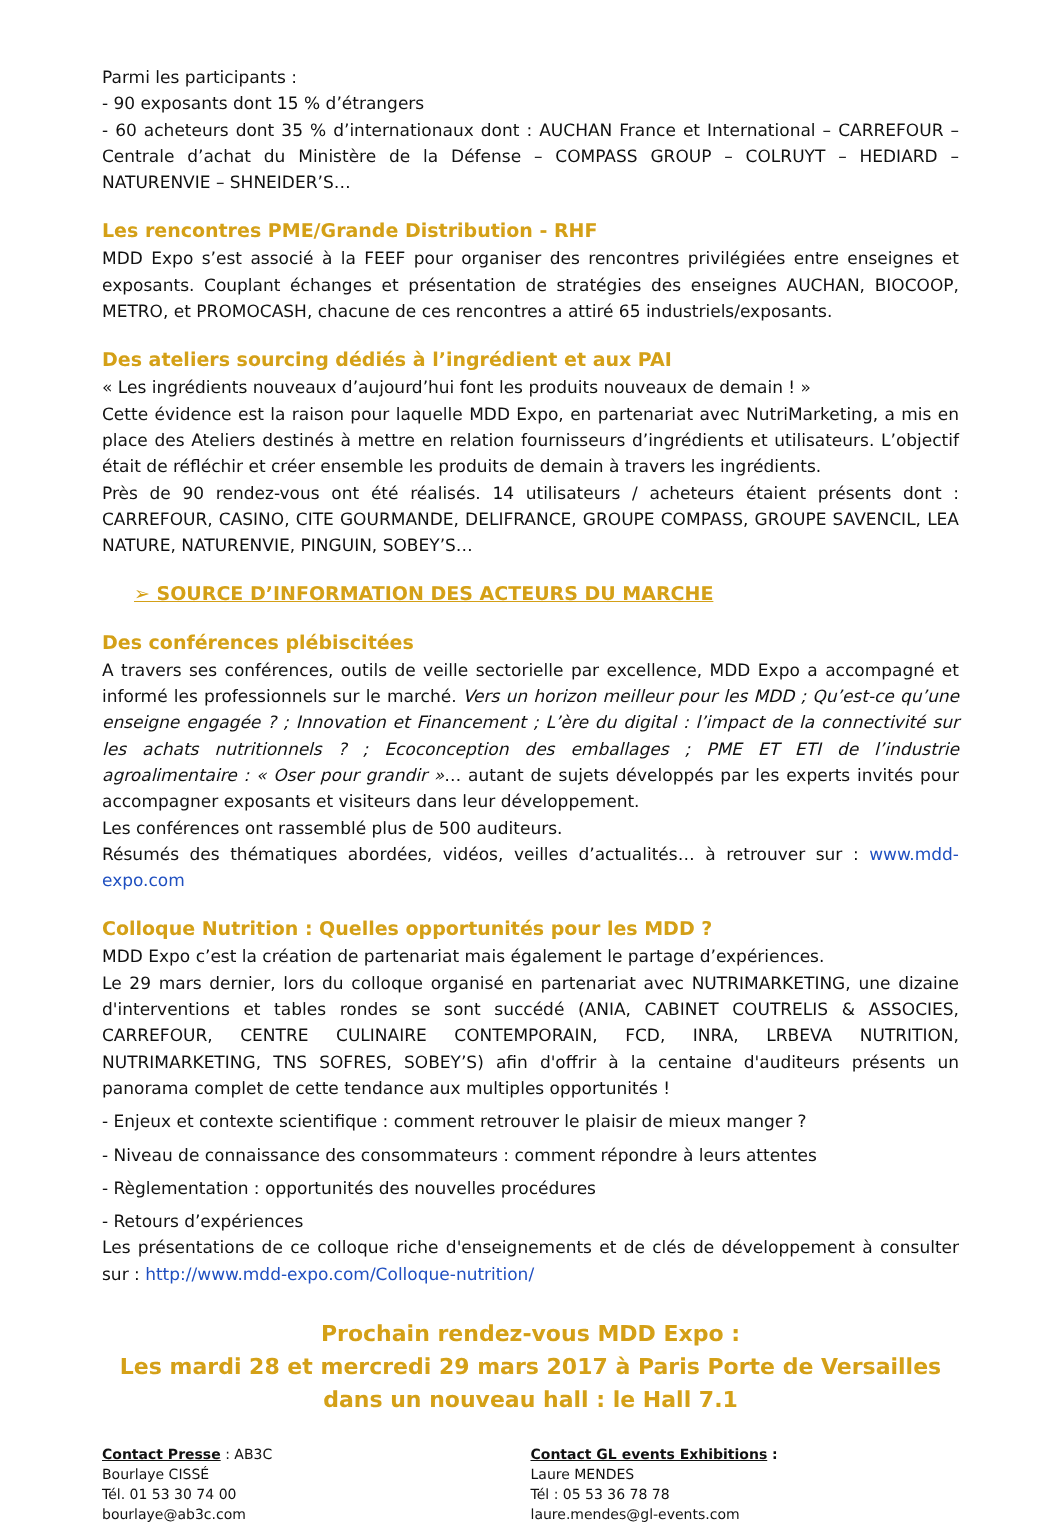Parmi les participants :
- 90 exposants dont 15 % d’étrangers
- 60 acheteurs dont 35 % d’internationaux dont : AUCHAN France et International – CARREFOUR – Centrale d’achat du Ministère de la Défense – COMPASS GROUP – COLRUYT – HEDIARD – NATURENVIE – SHNEIDER’S…
Les rencontres PME/Grande Distribution - RHF
MDD Expo s’est associé à la FEEF pour organiser des rencontres privilégiées entre enseignes et exposants. Couplant échanges et présentation de stratégies des enseignes AUCHAN, BIOCOOP, METRO, et PROMOCASH, chacune de ces rencontres a attiré 65 industriels/exposants.
Des ateliers sourcing dédiés à l’ingrédient et aux PAI
« Les ingrédients nouveaux d’aujourd’hui font les produits nouveaux de demain ! »
Cette évidence est la raison pour laquelle MDD Expo, en partenariat avec NutriMarketing, a mis en place des Ateliers destinés à mettre en relation fournisseurs d’ingrédients et utilisateurs. L’objectif était de réfléchir et créer ensemble les produits de demain à travers les ingrédients.
Près de 90 rendez-vous ont été réalisés. 14 utilisateurs / acheteurs étaient présents dont : CARREFOUR, CASINO, CITE GOURMANDE, DELIFRANCE, GROUPE COMPASS, GROUPE SAVENCIL, LEA NATURE, NATURENVIE, PINGUIN, SOBEY’S…
➢ SOURCE D’INFORMATION DES ACTEURS DU MARCHE
Des conférences plébiscitées
A travers ses conférences, outils de veille sectorielle par excellence, MDD Expo a accompagné et informé les professionnels sur le marché. Vers un horizon meilleur pour les MDD ; Qu’est-ce qu’une enseigne engagée ? ; Innovation et Financement ; L’ère du digital : l’impact de la connectivité sur les achats nutritionnels ? ; Ecoconception des emballages ; PME ET ETI de l’industrie agroalimentaire : « Oser pour grandir »… autant de sujets développés par les experts invités pour accompagner exposants et visiteurs dans leur développement.
Les conférences ont rassemblé plus de 500 auditeurs.
Résumés des thématiques abordées, vidéos, veilles d’actualités… à retrouver sur : www.mdd-expo.com
Colloque Nutrition : Quelles opportunités pour les MDD ?
MDD Expo c’est la création de partenariat mais également le partage d’expériences.
Le 29 mars dernier, lors du colloque organisé en partenariat avec NUTRIMARKETING, une dizaine d'interventions et tables rondes se sont succédé (ANIA, CABINET COUTRELIS & ASSOCIES, CARREFOUR, CENTRE CULINAIRE CONTEMPORAIN, FCD, INRA, LRBEVA NUTRITION, NUTRIMARKETING, TNS SOFRES, SOBEY’S) afin d'offrir à la centaine d'auditeurs présents un panorama complet de cette tendance aux multiples opportunités !
- Enjeux et contexte scientifique : comment retrouver le plaisir de mieux manger ?
- Niveau de connaissance des consommateurs : comment répondre à leurs attentes
- Règlementation : opportunités des nouvelles procédures
- Retours d’expériences
Les présentations de ce colloque riche d'enseignements et de clés de développement à consulter sur : http://www.mdd-expo.com/Colloque-nutrition/
Prochain rendez-vous MDD Expo :
Les mardi 28 et mercredi 29 mars 2017 à Paris Porte de Versailles
dans un nouveau hall : le Hall 7.1
Contact Presse : AB3C
Bourlaye CISSÉ
Tél. 01 53 30 74 00
bourlaye@ab3c.com
Contact GL events Exhibitions :
Laure MENDES
Tél : 05 53 36 78 78
laure.mendes@gl-events.com